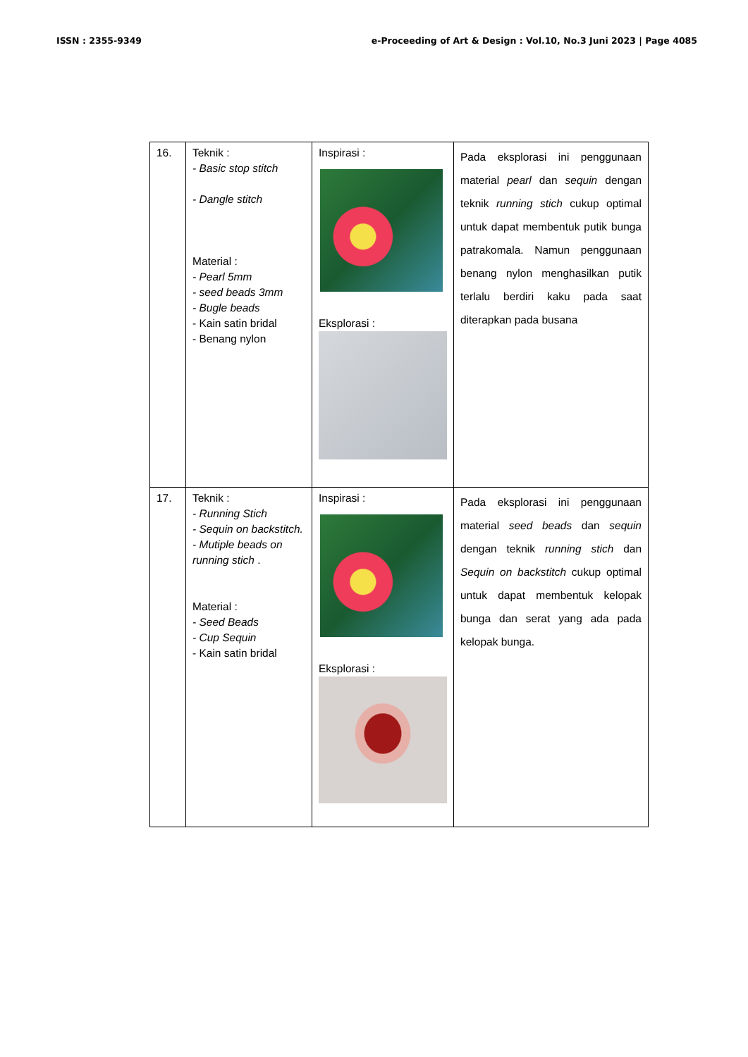ISSN : 2355-9349 e-Proceeding of Art & Design : Vol.10, No.3 Juni 2023 | Page 4085
| 16. | Teknik : - Basic stop stitch - Dangle stitch Material : - Pearl 5mm - seed beads 3mm - Bugle beads - Kain satin bridal - Benang nylon | Inspirasi : Eksplorasi : | Pada eksplorasi ini penggunaan material pearl dan sequin dengan teknik running stich cukup optimal untuk dapat membentuk putik bunga patrakomala. Namun penggunaan benang nylon menghasilkan putik terlalu berdiri kaku pada saat diterapkan pada busana |
| 17. | Teknik : - Running Stich - Sequin on backstitch. - Mutiple beads on running stich . Material : - Seed Beads - Cup Sequin - Kain satin bridal | Inspirasi : Eksplorasi : | Pada eksplorasi ini penggunaan material seed beads dan sequin dengan teknik running stich dan Sequin on backstitch cukup optimal untuk dapat membentuk kelopak bunga dan serat yang ada pada kelopak bunga. |